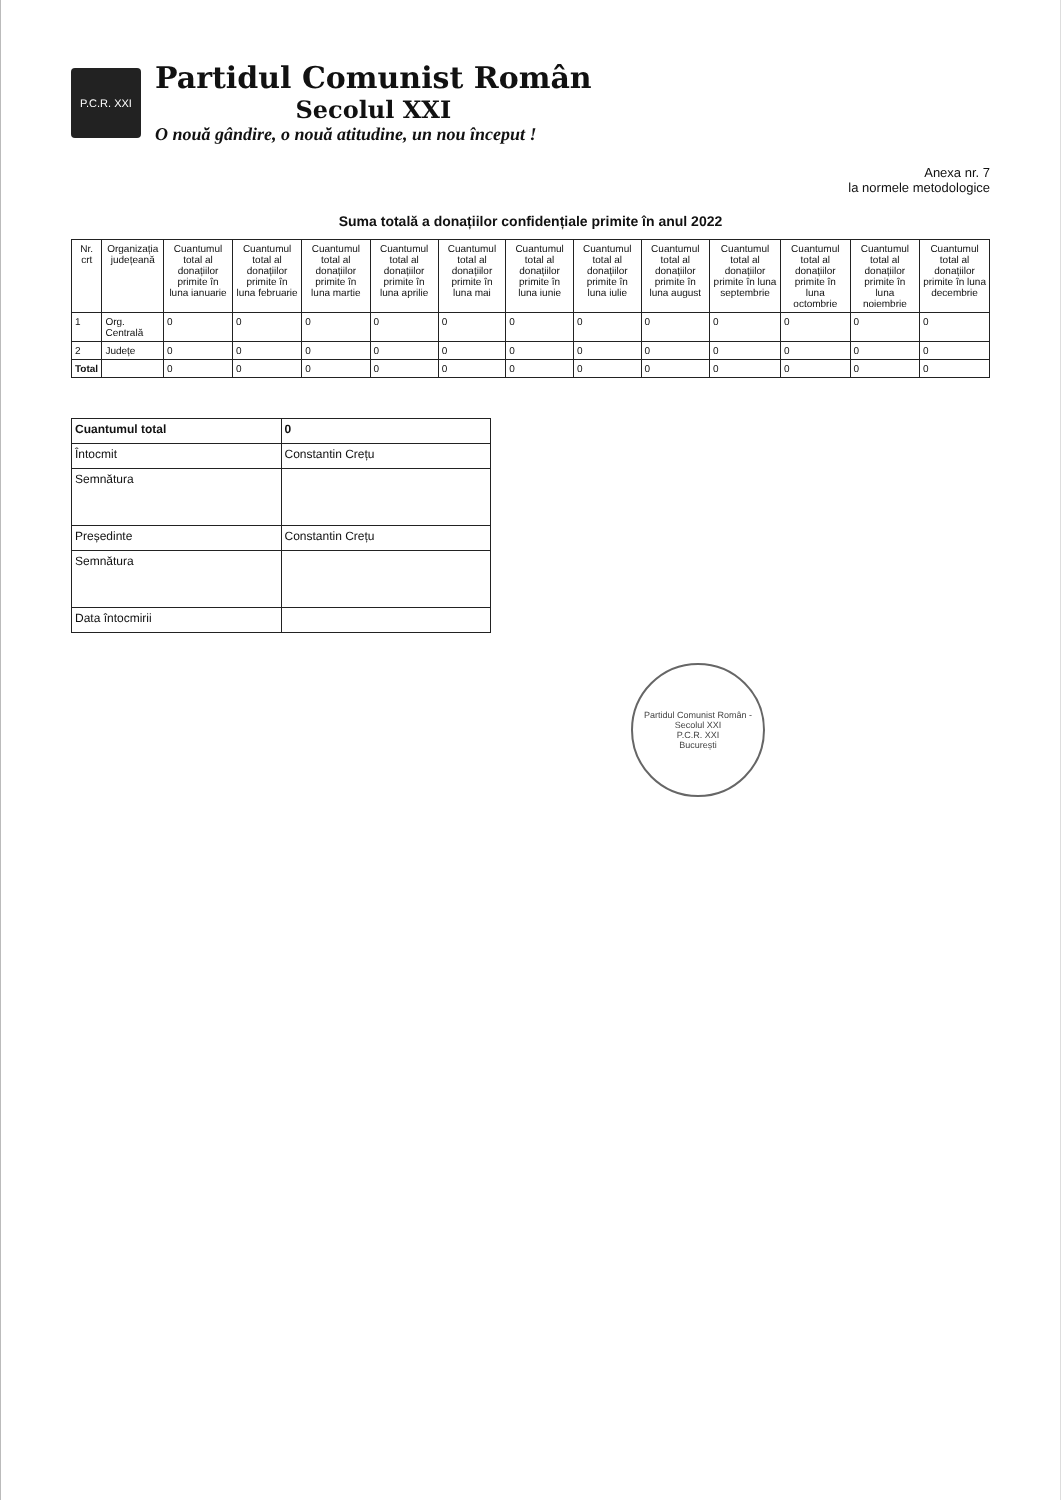P.C.R. XXI
Partidul Comunist Român
Secolul XXI
O nouă gândire, o nouă atitudine, un nou început !
Anexa nr. 7
la normele metodologice
Suma totală a donațiilor confidențiale primite în anul 2022
| Nr. crt | Organizația județeană | Cuantumul total al donațiilor primite în luna ianuarie | Cuantumul total al donațiilor primite în luna februarie | Cuantumul total al donațiilor primite în luna martie | Cuantumul total al donațiilor primite în luna aprilie | Cuantumul total al donațiilor primite în luna mai | Cuantumul total al donațiilor primite în luna iunie | Cuantumul total al donațiilor primite în luna iulie | Cuantumul total al donațiilor primite în luna august | Cuantumul total al donațiilor primite în luna septembrie | Cuantumul total al donațiilor primite în luna octombrie | Cuantumul total al donațiilor primite în luna noiembrie | Cuantumul total al donațiilor primite în luna decembrie |
| --- | --- | --- | --- | --- | --- | --- | --- | --- | --- | --- | --- | --- | --- |
| 1 | Org. Centrală | 0 | 0 | 0 | 0 | 0 | 0 | 0 | 0 | 0 | 0 | 0 | 0 |
| 2 | Județe | 0 | 0 | 0 | 0 | 0 | 0 | 0 | 0 | 0 | 0 | 0 | 0 |
| Total | | 0 | 0 | 0 | 0 | 0 | 0 | 0 | 0 | 0 | 0 | 0 | 0 |
| Cuantumul total | 0 |
| Întocmit | Constantin Crețu |
| Semnătura | |
| Președinte | Constantin Crețu |
| Semnătura | |
| Data întocmirii | |
Partidul Comunist Român - Secolul XXI
P.C.R. XXI
București